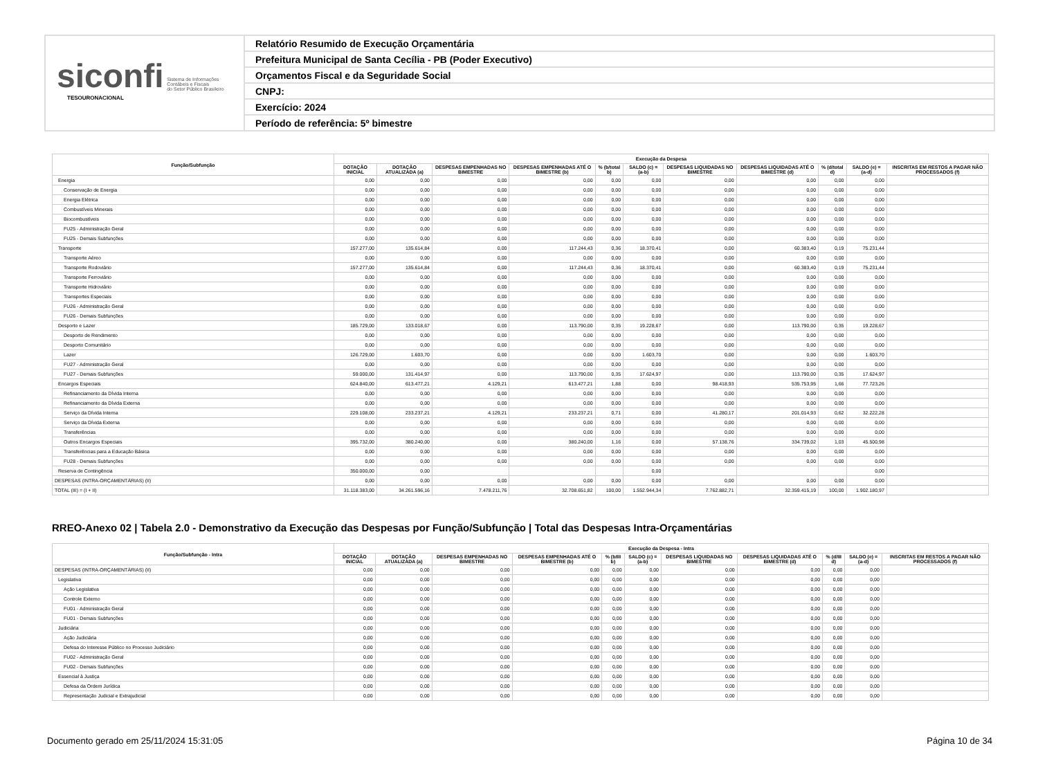siconfi Sistema de Informações
Contábeis e Fiscais
do Setor Público Brasileiro
TESOURONACIONAL
Relatório Resumido de Execução Orçamentária
Prefeitura Municipal de Santa Cecília - PB (Poder Executivo)
Orçamentos Fiscal e da Seguridade Social
CNPJ:
Exercício: 2024
Período de referência: 5º bimestre
| Função/Subfunção | Execução da Despesa | | | | | | | | | | |
| --- | --- | --- | --- | --- | --- | --- | --- | --- | --- | --- | --- |
| | DOTAÇÃO INICIAL | DOTAÇÃO ATUALIZADA (a) | DESPESAS EMPENHADAS NO BIMESTRE | DESPESAS EMPENHADAS ATÉ O BIMESTRE (b) | % (b/total b) | SALDO (c) = (a-b) | DESPESAS LIQUIDADAS NO BIMESTRE | DESPESAS LIQUIDADAS ATÉ O BIMESTRE (d) | % (d/total d) | SALDO (e) = (a-d) | INSCRITAS EM RESTOS A PAGAR NÃO PROCESSADOS (f) |
| Energia | 0,00 | 0,00 | 0,00 | 0,00 | 0,00 | 0,00 | 0,00 | 0,00 | 0,00 | 0,00 | |
| Conservação de Energia | 0,00 | 0,00 | 0,00 | 0,00 | 0,00 | 0,00 | 0,00 | 0,00 | 0,00 | 0,00 | |
| Energia Elétrica | 0,00 | 0,00 | 0,00 | 0,00 | 0,00 | 0,00 | 0,00 | 0,00 | 0,00 | 0,00 | |
| Combustíveis Minerais | 0,00 | 0,00 | 0,00 | 0,00 | 0,00 | 0,00 | 0,00 | 0,00 | 0,00 | 0,00 | |
| Biocombustíveis | 0,00 | 0,00 | 0,00 | 0,00 | 0,00 | 0,00 | 0,00 | 0,00 | 0,00 | 0,00 | |
| FU25 - Administração Geral | 0,00 | 0,00 | 0,00 | 0,00 | 0,00 | 0,00 | 0,00 | 0,00 | 0,00 | 0,00 | |
| FU25 - Demais Subfunções | 0,00 | 0,00 | 0,00 | 0,00 | 0,00 | 0,00 | 0,00 | 0,00 | 0,00 | 0,00 | |
| Transporte | 157.277,00 | 135.614,84 | 0,00 | 117.244,43 | 0,36 | 18.370,41 | 0,00 | 60.383,40 | 0,19 | 75.231,44 | |
| Transporte Aéreo | 0,00 | 0,00 | 0,00 | 0,00 | 0,00 | 0,00 | 0,00 | 0,00 | 0,00 | 0,00 | |
| Transporte Rodoviário | 157.277,00 | 135.614,84 | 0,00 | 117.244,43 | 0,36 | 18.370,41 | 0,00 | 60.383,40 | 0,19 | 75.231,44 | |
| Transporte Ferroviário | 0,00 | 0,00 | 0,00 | 0,00 | 0,00 | 0,00 | 0,00 | 0,00 | 0,00 | 0,00 | |
| Transporte Hidroviário | 0,00 | 0,00 | 0,00 | 0,00 | 0,00 | 0,00 | 0,00 | 0,00 | 0,00 | 0,00 | |
| Transportes Especiais | 0,00 | 0,00 | 0,00 | 0,00 | 0,00 | 0,00 | 0,00 | 0,00 | 0,00 | 0,00 | |
| FU26 - Administração Geral | 0,00 | 0,00 | 0,00 | 0,00 | 0,00 | 0,00 | 0,00 | 0,00 | 0,00 | 0,00 | |
| FU26 - Demais Subfunções | 0,00 | 0,00 | 0,00 | 0,00 | 0,00 | 0,00 | 0,00 | 0,00 | 0,00 | 0,00 | |
| Desporto e Lazer | 185.729,00 | 133.018,67 | 0,00 | 113.790,00 | 0,35 | 19.228,67 | 0,00 | 113.790,00 | 0,35 | 19.228,67 | |
| Desporto de Rendimento | 0,00 | 0,00 | 0,00 | 0,00 | 0,00 | 0,00 | 0,00 | 0,00 | 0,00 | 0,00 | |
| Desporto Comunitário | 0,00 | 0,00 | 0,00 | 0,00 | 0,00 | 0,00 | 0,00 | 0,00 | 0,00 | 0,00 | |
| Lazer | 126.729,00 | 1.603,70 | 0,00 | 0,00 | 0,00 | 1.603,70 | 0,00 | 0,00 | 0,00 | 1.603,70 | |
| FU27 - Administração Geral | 0,00 | 0,00 | 0,00 | 0,00 | 0,00 | 0,00 | 0,00 | 0,00 | 0,00 | 0,00 | |
| FU27 - Demais Subfunções | 59.000,00 | 131.414,97 | 0,00 | 113.790,00 | 0,35 | 17.624,97 | 0,00 | 113.790,00 | 0,35 | 17.624,97 | |
| Encargos Especiais | 624.840,00 | 613.477,21 | 4.129,21 | 613.477,21 | 1,88 | 0,00 | 98.418,93 | 535.753,95 | 1,66 | 77.723,26 | |
| Refinanciamento da Dívida Interna | 0,00 | 0,00 | 0,00 | 0,00 | 0,00 | 0,00 | 0,00 | 0,00 | 0,00 | 0,00 | |
| Refinanciamento da Dívida Externa | 0,00 | 0,00 | 0,00 | 0,00 | 0,00 | 0,00 | 0,00 | 0,00 | 0,00 | 0,00 | |
| Serviço da Dívida Interna | 229.108,00 | 233.237,21 | 4.129,21 | 233.237,21 | 0,71 | 0,00 | 41.280,17 | 201.014,93 | 0,62 | 32.222,28 | |
| Serviço da Dívida Externa | 0,00 | 0,00 | 0,00 | 0,00 | 0,00 | 0,00 | 0,00 | 0,00 | 0,00 | 0,00 | |
| Transferências | 0,00 | 0,00 | 0,00 | 0,00 | 0,00 | 0,00 | 0,00 | 0,00 | 0,00 | 0,00 | |
| Outros Encargos Especiais | 395.732,00 | 380.240,00 | 0,00 | 380.240,00 | 1,16 | 0,00 | 57.138,76 | 334.739,02 | 1,03 | 45.500,98 | |
| Transferências para a Educação Básica | 0,00 | 0,00 | 0,00 | 0,00 | 0,00 | 0,00 | 0,00 | 0,00 | 0,00 | 0,00 | |
| FU28 - Demais Subfunções | 0,00 | 0,00 | 0,00 | 0,00 | 0,00 | 0,00 | 0,00 | 0,00 | 0,00 | 0,00 | |
| Reserva de Contingência | 350.000,00 | 0,00 | | | | 0,00 | | | | 0,00 | |
| DESPESAS (INTRA-ORÇAMENTÁRIAS) (II) | 0,00 | 0,00 | 0,00 | 0,00 | 0,00 | 0,00 | 0,00 | 0,00 | 0,00 | 0,00 | |
| TOTAL (III) = (I + II) | 31.118.383,00 | 34.261.596,16 | 7.478.211,76 | 32.708.651,82 | 100,00 | 1.552.944,34 | 7.762.882,71 | 32.359.415,19 | 100,00 | 1.902.180,97 | |
RREO-Anexo 02 | Tabela 2.0 - Demonstrativo da Execução das Despesas por Função/Subfunção | Total das Despesas Intra-Orçamentárias
| Função/Subfunção - Intra | Execução da Despesa - Intra | | | | | | | | | | |
| --- | --- | --- | --- | --- | --- | --- | --- | --- | --- | --- | --- |
| | DOTAÇÃO INICIAL | DOTAÇÃO ATUALIZADA (a) | DESPESAS EMPENHADAS NO BIMESTRE | DESPESAS EMPENHADAS ATÉ O BIMESTRE (b) | % (b/III b) | SALDO (c) = (a-b) | DESPESAS LIQUIDADAS NO BIMESTRE | DESPESAS LIQUIDADAS ATÉ O BIMESTRE (d) | % (d/III d) | SALDO (e) = (a-d) | INSCRITAS EM RESTOS A PAGAR NÃO PROCESSADOS (f) |
| DESPESAS (INTRA-ORÇAMENTÁRIAS) (II) | 0,00 | 0,00 | 0,00 | 0,00 | 0,00 | 0,00 | 0,00 | 0,00 | 0,00 | 0,00 | |
| Legislativa | 0,00 | 0,00 | 0,00 | 0,00 | 0,00 | 0,00 | 0,00 | 0,00 | 0,00 | 0,00 | |
| Ação Legislativa | 0,00 | 0,00 | 0,00 | 0,00 | 0,00 | 0,00 | 0,00 | 0,00 | 0,00 | 0,00 | |
| Controle Externo | 0,00 | 0,00 | 0,00 | 0,00 | 0,00 | 0,00 | 0,00 | 0,00 | 0,00 | 0,00 | |
| FU01 - Administração Geral | 0,00 | 0,00 | 0,00 | 0,00 | 0,00 | 0,00 | 0,00 | 0,00 | 0,00 | 0,00 | |
| FU01 - Demais Subfunções | 0,00 | 0,00 | 0,00 | 0,00 | 0,00 | 0,00 | 0,00 | 0,00 | 0,00 | 0,00 | |
| Judiciária | 0,00 | 0,00 | 0,00 | 0,00 | 0,00 | 0,00 | 0,00 | 0,00 | 0,00 | 0,00 | |
| Ação Judiciária | 0,00 | 0,00 | 0,00 | 0,00 | 0,00 | 0,00 | 0,00 | 0,00 | 0,00 | 0,00 | |
| Defesa do Interesse Público no Processo Judiciário | 0,00 | 0,00 | 0,00 | 0,00 | 0,00 | 0,00 | 0,00 | 0,00 | 0,00 | 0,00 | |
| FU02 - Administração Geral | 0,00 | 0,00 | 0,00 | 0,00 | 0,00 | 0,00 | 0,00 | 0,00 | 0,00 | 0,00 | |
| FU02 - Demais Subfunções | 0,00 | 0,00 | 0,00 | 0,00 | 0,00 | 0,00 | 0,00 | 0,00 | 0,00 | 0,00 | |
| Essencial à Justiça | 0,00 | 0,00 | 0,00 | 0,00 | 0,00 | 0,00 | 0,00 | 0,00 | 0,00 | 0,00 | |
| Defesa da Ordem Jurídica | 0,00 | 0,00 | 0,00 | 0,00 | 0,00 | 0,00 | 0,00 | 0,00 | 0,00 | 0,00 | |
| Representação Judicial e Extrajudicial | 0,00 | 0,00 | 0,00 | 0,00 | 0,00 | 0,00 | 0,00 | 0,00 | 0,00 | 0,00 | |
Documento gerado em 25/11/2024 15:31:05 Página 10 de 34